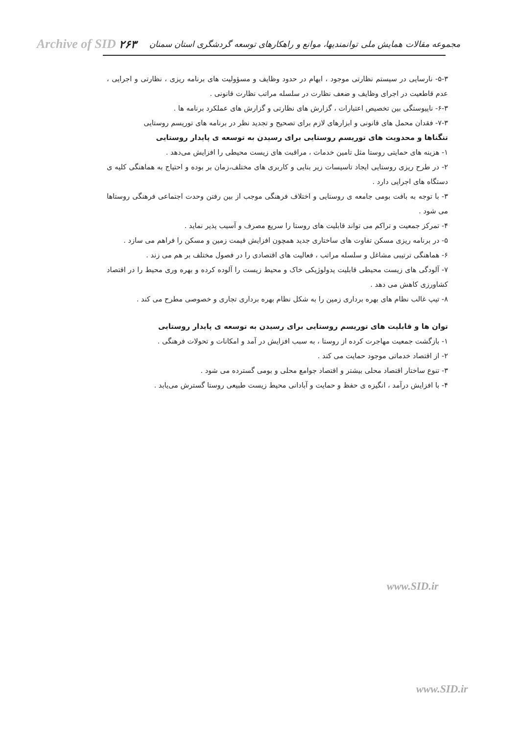Archive of SID ۲۶۳ مجموعه مقالات همایش ملی توانمندیها، موانع و راهکارهای توسعه گردشگری استان سمنان
۵-۳- نارسایی در سیستم نظارتی موجود ، ابهام در حدود وظایف و مسؤولیت های برنامه ریزی ، نظارتی و اجرایی ، عدم قاطعیت در اجرای وظایف و ضعف نظارت در سلسله مراتب نظارت قانونی .
۶-۳- ناپیوستگی بین تخصیص اعتبارات ، گزارش های نظارتی و گزارش های عملکرد برنامه ها .
۷-۳- فقدان محمل های قانونی و ابزارهای لازم برای تصحیح و تجدید نظر در برنامه های توریسم روستایی
تنگناها و محدویت های توریسم روستایی برای رسیدن به توسعه ی پایدار روستایی
۱- هزینه های حمایتی روستا مثل تامین خدمات ، مراقبت های زیست محیطی را افزایش می‌دهد .
۲- در طرح ریزی روستایی ایجاد تاسیسات زیر بنایی و کاربری های مختلف،زمان بر بوده و احتیاج به هماهنگی کلیه ی دستگاه های اجرایی دارد .
۳- با توجه به بافت بومی جامعه ی روستایی و اختلاف فرهنگی موجب از بین رفتن وحدت اجتماعی فرهنگی روستاها می شود .
۴- تمرکز جمعیت و تراکم می تواند قابلیت های روستا را سریع مصرف و آسیب پذیر نماید .
۵- در برنامه ریزی مسکن تفاوت های ساختاری جدید همچون افزایش قیمت زمین و مسکن را فراهم می سازد .
۶- هماهنگی ترتیبی مشاغل و سلسله مراتب ، فعالیت های اقتصادی را در فصول مختلف بر هم می زند .
۷- آلودگی های زیست محیطی قابلیت پدولوژیکی خاک و محیط زیست را آلوده کرده و بهره وری محیط را در اقتصاد کشاورزی کاهش می دهد .
۸- تیپ غالب نظام های بهره برداری زمین را به شکل نظام بهره برداری تجاری و خصوصی مطرح می کند .
توان ها و قابلیت های توریسم روستایی برای رسیدن به توسعه ی پایدار روستایی
۱- بازگشت جمعیت مهاجرت کرده از روستا ، به سبب افزایش در آمد و امکانات و تحولات فرهنگی .
۲- از اقتصاد خدماتی موجود حمایت می کند .
۳- تنوع ساختار اقتصاد محلی بیشتر و اقتصاد جوامع محلی و بومی گسترده می شود .
۴- با افزایش درآمد ، انگیزه ی حفظ و حمایت و آبادانی محیط زیست طبیعی روستا گسترش می‌یابد .
www.SID.ir
www.SID.ir